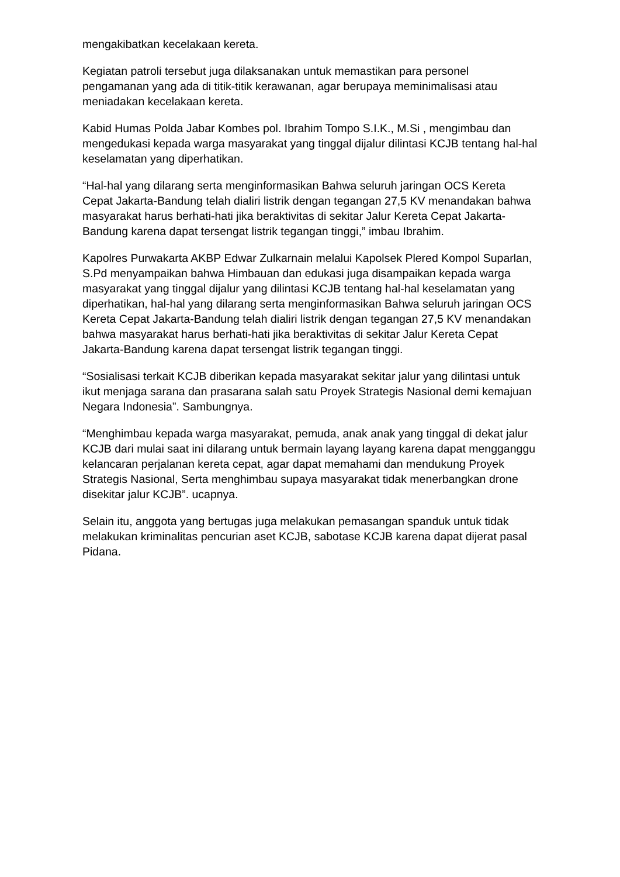mengakibatkan kecelakaan kereta.
Kegiatan patroli tersebut juga dilaksanakan untuk memastikan para personel pengamanan yang ada di titik-titik kerawanan, agar berupaya meminimalisasi atau meniadakan kecelakaan kereta.
Kabid Humas Polda Jabar Kombes pol. Ibrahim Tompo S.I.K., M.Si , mengimbau dan mengedukasi kepada warga masyarakat yang tinggal dijalur dilintasi KCJB tentang hal-hal keselamatan yang diperhatikan.
“Hal-hal yang dilarang serta menginformasikan Bahwa seluruh jaringan OCS Kereta Cepat Jakarta-Bandung telah dialiri listrik dengan tegangan 27,5 KV menandakan bahwa masyarakat harus berhati-hati jika beraktivitas di sekitar Jalur Kereta Cepat Jakarta-Bandung karena dapat tersengat listrik tegangan tinggi,” imbau Ibrahim.
Kapolres Purwakarta AKBP Edwar Zulkarnain melalui Kapolsek Plered Kompol Suparlan, S.Pd menyampaikan bahwa Himbauan dan edukasi juga disampaikan kepada warga masyarakat yang tinggal dijalur yang dilintasi KCJB tentang hal-hal keselamatan yang diperhatikan, hal-hal yang dilarang serta menginformasikan Bahwa seluruh jaringan OCS Kereta Cepat Jakarta-Bandung telah dialiri listrik dengan tegangan 27,5 KV menandakan bahwa masyarakat harus berhati-hati jika beraktivitas di sekitar Jalur Kereta Cepat Jakarta-Bandung karena dapat tersengat listrik tegangan tinggi.
“Sosialisasi terkait KCJB diberikan kepada masyarakat sekitar jalur yang dilintasi untuk ikut menjaga sarana dan prasarana salah satu Proyek Strategis Nasional demi kemajuan Negara Indonesia”. Sambungnya.
“Menghimbau kepada warga masyarakat, pemuda, anak anak yang tinggal di dekat jalur KCJB dari mulai saat ini dilarang untuk bermain layang layang karena dapat mengganggu kelancaran perjalanan kereta cepat, agar dapat memahami dan mendukung Proyek Strategis Nasional, Serta menghimbau supaya masyarakat tidak menerbangkan drone disekitar jalur KCJB”. ucapnya.
Selain itu, anggota yang bertugas juga melakukan pemasangan spanduk untuk tidak melakukan kriminalitas pencurian aset KCJB, sabotase KCJB karena dapat dijerat pasal Pidana.